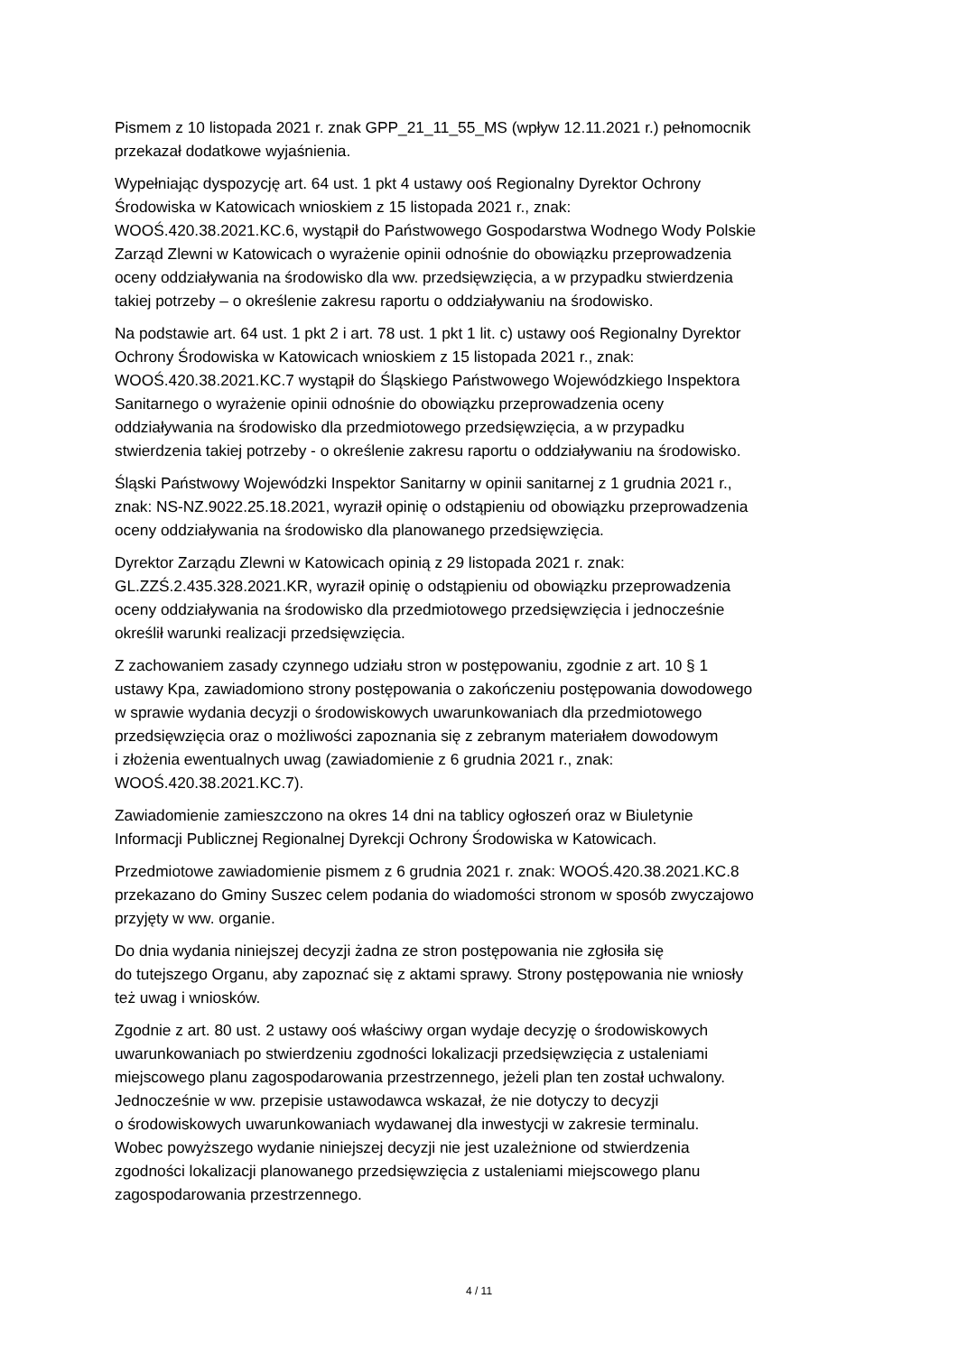Pismem z 10 listopada 2021 r. znak GPP_21_11_55_MS (wpływ 12.11.2021 r.) pełnomocnik
przekazał dodatkowe wyjaśnienia.
Wypełniając dyspozycję art. 64 ust. 1 pkt 4 ustawy ooś Regionalny Dyrektor Ochrony
Środowiska w Katowicach wnioskiem z 15 listopada 2021 r., znak:
WOOŚ.420.38.2021.KC.6, wystąpił do Państwowego Gospodarstwa Wodnego Wody Polskie
Zarząd Zlewni w Katowicach o wyrażenie opinii odnośnie do obowiązku przeprowadzenia
oceny oddziaływania na środowisko dla ww. przedsięwzięcia, a w przypadku stwierdzenia
takiej potrzeby – o określenie zakresu raportu o oddziaływaniu na środowisko.
Na podstawie art. 64 ust. 1 pkt 2 i art. 78 ust. 1 pkt 1 lit. c) ustawy ooś Regionalny Dyrektor
Ochrony Środowiska w Katowicach wnioskiem z 15 listopada 2021 r., znak:
WOOŚ.420.38.2021.KC.7 wystąpił do Śląskiego Państwowego Wojewódzkiego Inspektora
Sanitarnego o wyrażenie opinii odnośnie do obowiązku przeprowadzenia oceny
oddziaływania na środowisko dla przedmiotowego przedsięwzięcia, a w przypadku
stwierdzenia takiej potrzeby - o określenie zakresu raportu o oddziaływaniu na środowisko.
Śląski Państwowy Wojewódzki Inspektor Sanitarny w opinii sanitarnej z 1 grudnia 2021 r.,
znak: NS-NZ.9022.25.18.2021, wyraził opinię o odstąpieniu od obowiązku przeprowadzenia
oceny oddziaływania na środowisko dla planowanego przedsięwzięcia.
Dyrektor Zarządu Zlewni w Katowicach opinią z 29 listopada 2021 r. znak:
GL.ZZŚ.2.435.328.2021.KR, wyraził opinię o odstąpieniu od obowiązku przeprowadzenia
oceny oddziaływania na środowisko dla przedmiotowego przedsięwzięcia i jednocześnie
określił warunki realizacji przedsięwzięcia.
Z zachowaniem zasady czynnego udziału stron w postępowaniu, zgodnie z art. 10 § 1
ustawy Kpa, zawiadomiono strony postępowania o zakończeniu postępowania dowodowego
w sprawie wydania decyzji o środowiskowych uwarunkowaniach dla przedmiotowego
przedsięwzięcia oraz o możliwości zapoznania się z zebranym materiałem dowodowym
i złożenia ewentualnych uwag (zawiadomienie z 6 grudnia 2021 r., znak:
WOOŚ.420.38.2021.KC.7).
Zawiadomienie zamieszczono na okres 14 dni na tablicy ogłoszeń oraz w Biuletynie
Informacji Publicznej Regionalnej Dyrekcji Ochrony Środowiska w Katowicach.
Przedmiotowe zawiadomienie pismem z 6 grudnia 2021 r. znak: WOOŚ.420.38.2021.KC.8
przekazano do Gminy Suszec celem podania do wiadomości stronom w sposób zwyczajowo
przyjęty w ww. organie.
Do dnia wydania niniejszej decyzji żadna ze stron postępowania nie zgłosiła się
do tutejszego Organu, aby zapoznać się z aktami sprawy. Strony postępowania nie wniosły
też uwag i wniosków.
Zgodnie z art. 80 ust. 2 ustawy ooś właściwy organ wydaje decyzję o środowiskowych
uwarunkowaniach po stwierdzeniu zgodności lokalizacji przedsięwzięcia z ustaleniami
miejscowego planu zagospodarowania przestrzennego, jeżeli plan ten został uchwalony.
Jednocześnie w ww. przepisie ustawodawca wskazał, że nie dotyczy to decyzji
o środowiskowych uwarunkowaniach wydawanej dla inwestycji w zakresie terminalu.
Wobec powyższego wydanie niniejszej decyzji nie jest uzależnione od stwierdzenia
zgodności lokalizacji planowanego przedsięwzięcia z ustaleniami miejscowego planu
zagospodarowania przestrzennego.
4 / 11